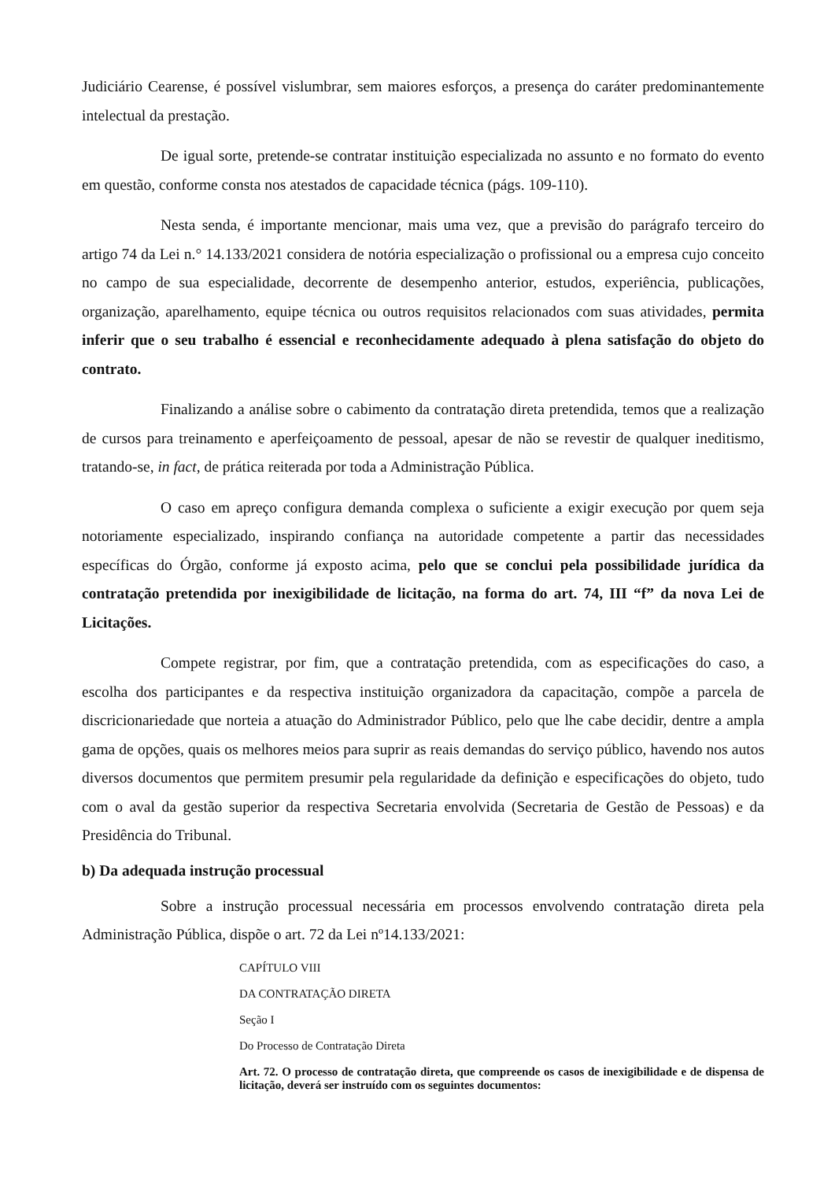Judiciário Cearense, é possível vislumbrar, sem maiores esforços, a presença do caráter predominantemente intelectual da prestação.
De igual sorte, pretende-se contratar instituição especializada no assunto e no formato do evento em questão, conforme consta nos atestados de capacidade técnica (págs. 109-110).
Nesta senda, é importante mencionar, mais uma vez, que a previsão do parágrafo terceiro do artigo 74 da Lei n.° 14.133/2021 considera de notória especialização o profissional ou a empresa cujo conceito no campo de sua especialidade, decorrente de desempenho anterior, estudos, experiência, publicações, organização, aparelhamento, equipe técnica ou outros requisitos relacionados com suas atividades, permita inferir que o seu trabalho é essencial e reconhecidamente adequado à plena satisfação do objeto do contrato.
Finalizando a análise sobre o cabimento da contratação direta pretendida, temos que a realização de cursos para treinamento e aperfeiçoamento de pessoal, apesar de não se revestir de qualquer ineditismo, tratando-se, in fact, de prática reiterada por toda a Administração Pública.
O caso em apreço configura demanda complexa o suficiente a exigir execução por quem seja notoriamente especializado, inspirando confiança na autoridade competente a partir das necessidades específicas do Órgão, conforme já exposto acima, pelo que se conclui pela possibilidade jurídica da contratação pretendida por inexigibilidade de licitação, na forma do art. 74, III “f” da nova Lei de Licitações.
Compete registrar, por fim, que a contratação pretendida, com as especificações do caso, a escolha dos participantes e da respectiva instituição organizadora da capacitação, compõe a parcela de discricionariedade que norteia a atuação do Administrador Público, pelo que lhe cabe decidir, dentre a ampla gama de opções, quais os melhores meios para suprir as reais demandas do serviço público, havendo nos autos diversos documentos que permitem presumir pela regularidade da definição e especificações do objeto, tudo com o aval da gestão superior da respectiva Secretaria envolvida (Secretaria de Gestão de Pessoas) e da Presidência do Tribunal.
b) Da adequada instrução processual
Sobre a instrução processual necessária em processos envolvendo contratação direta pela Administração Pública, dispõe o art. 72 da Lei nº14.133/2021:
CAPÍTULO VIII
DA CONTRATAÇÃO DIRETA
Seção I
Do Processo de Contratação Direta
Art. 72. O processo de contratação direta, que compreende os casos de inexigibilidade e de dispensa de licitação, deverá ser instruído com os seguintes documentos: